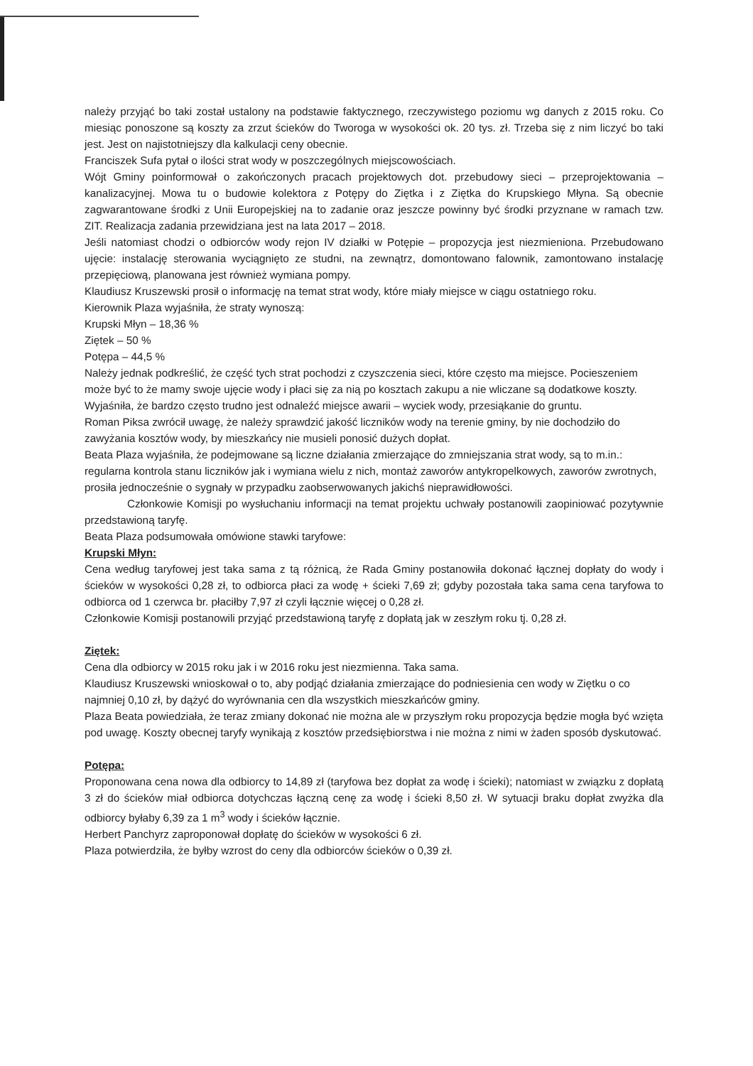należy przyjąć bo taki został ustalony na podstawie faktycznego, rzeczywistego poziomu wg danych z 2015 roku. Co miesiąc ponoszone są koszty za zrzut ścieków do Tworoga w wysokości ok. 20 tys. zł. Trzeba się z nim liczyć bo taki jest. Jest on najistotniejszy dla kalkulacji ceny obecnie.
Franciszek Sufa pytał o ilości strat wody w poszczególnych miejscowościach.
Wójt Gminy poinformował o zakończonych pracach projektowych dot. przebudowy sieci – przeprojektowania – kanalizacyjnej. Mowa tu o budowie kolektora z Potępy do Ziętka i z Ziętka do Krupskiego Młyna. Są obecnie zagwarantowane środki z Unii Europejskiej na to zadanie oraz jeszcze powinny być środki przyznane w ramach tzw. ZIT. Realizacja zadania przewidziana jest na lata 2017 – 2018.
Jeśli natomiast chodzi o odbiorców wody rejon IV działki w Potępie – propozycja jest niezmieniona. Przebudowano ujęcie: instalację sterowania wyciągnięto ze studni, na zewnątrz, domontowano falownik, zamontowano instalację przepięciową, planowana jest również wymiana pompy.
Klaudiusz Kruszewski prosił o informację na temat strat wody, które miały miejsce w ciągu ostatniego roku.
Kierownik Plaza wyjaśniła, że straty wynoszą:
Krupski Młyn – 18,36 %
Ziętek – 50 %
Potępa – 44,5 %
Należy jednak podkreślić, że część tych strat pochodzi z czyszczenia sieci, które często ma miejsce. Pocieszeniem może być to że mamy swoje ujęcie wody i płaci się za nią po kosztach zakupu a nie wliczane są dodatkowe koszty. Wyjaśniła, że bardzo często trudno jest odnaleźć miejsce awarii – wyciek wody, przesiąkanie do gruntu.
Roman Piksa zwrócił uwagę, że należy sprawdzić jakość liczników wody na terenie gminy, by nie dochodziło do zawyżania kosztów wody, by mieszkańcy nie musieli ponosić dużych dopłat.
Beata Plaza wyjaśniła, że podejmowane są liczne działania zmierzające do zmniejszania strat wody, są to m.in.: regularna kontrola stanu liczników jak i wymiana wielu z nich, montaż zaworów antykropelkowych, zaworów zwrotnych, prosiła jednocześnie o sygnały w przypadku zaobserwowanych jakichś nieprawidłowości.
Członkowie Komisji po wysłuchaniu informacji na temat projektu uchwały postanowili zaopiniować pozytywnie przedstawioną taryfę.
Beata Plaza podsumowała omówione stawki taryfowe:
Krupski Młyn:
Cena według taryfowej jest taka sama z tą różnicą, że Rada Gminy postanowiła dokonać łącznej dopłaty do wody i ścieków w wysokości 0,28 zł, to odbiorca płaci za wodę + ścieki 7,69 zł; gdyby pozostała taka sama cena taryfowa to odbiorca od 1 czerwca br. płaciłby 7,97 zł czyli łącznie więcej o 0,28 zł.
Członkowie Komisji postanowili przyjąć przedstawioną taryfę z dopłatą jak w zeszłym roku tj. 0,28 zł.
Ziętek:
Cena dla odbiorcy w 2015 roku jak i w 2016 roku jest niezmienna. Taka sama.
Klaudiusz Kruszewski wnioskował o to, aby podjąć działania zmierzające do podniesienia cen wody w Ziętku o co najmniej 0,10 zł, by dążyć do wyrównania cen dla wszystkich mieszkańców gminy.
Plaza Beata powiedziała, że teraz zmiany dokonać nie można ale w przyszłym roku propozycja będzie mogła być wzięta pod uwagę. Koszty obecnej taryfy wynikają z kosztów przedsiębiorstwa i nie można z nimi w żaden sposób dyskutować.
Potępa:
Proponowana cena nowa dla odbiorcy to 14,89 zł (taryfowa bez dopłat za wodę i ścieki); natomiast w związku z dopłatą 3 zł do ścieków miał odbiorca dotychczas łączną cenę za wodę i ścieki 8,50 zł. W sytuacji braku dopłat zwyżka dla odbiorcy byłaby 6,39 za 1 m<sup>3</sup> wody i ścieków łącznie.
Herbert Panchyrz zaproponował dopłatę do ścieków w wysokości 6 zł.
Plaza potwierdziła, że byłby wzrost do ceny dla odbiorców ścieków o 0,39 zł.